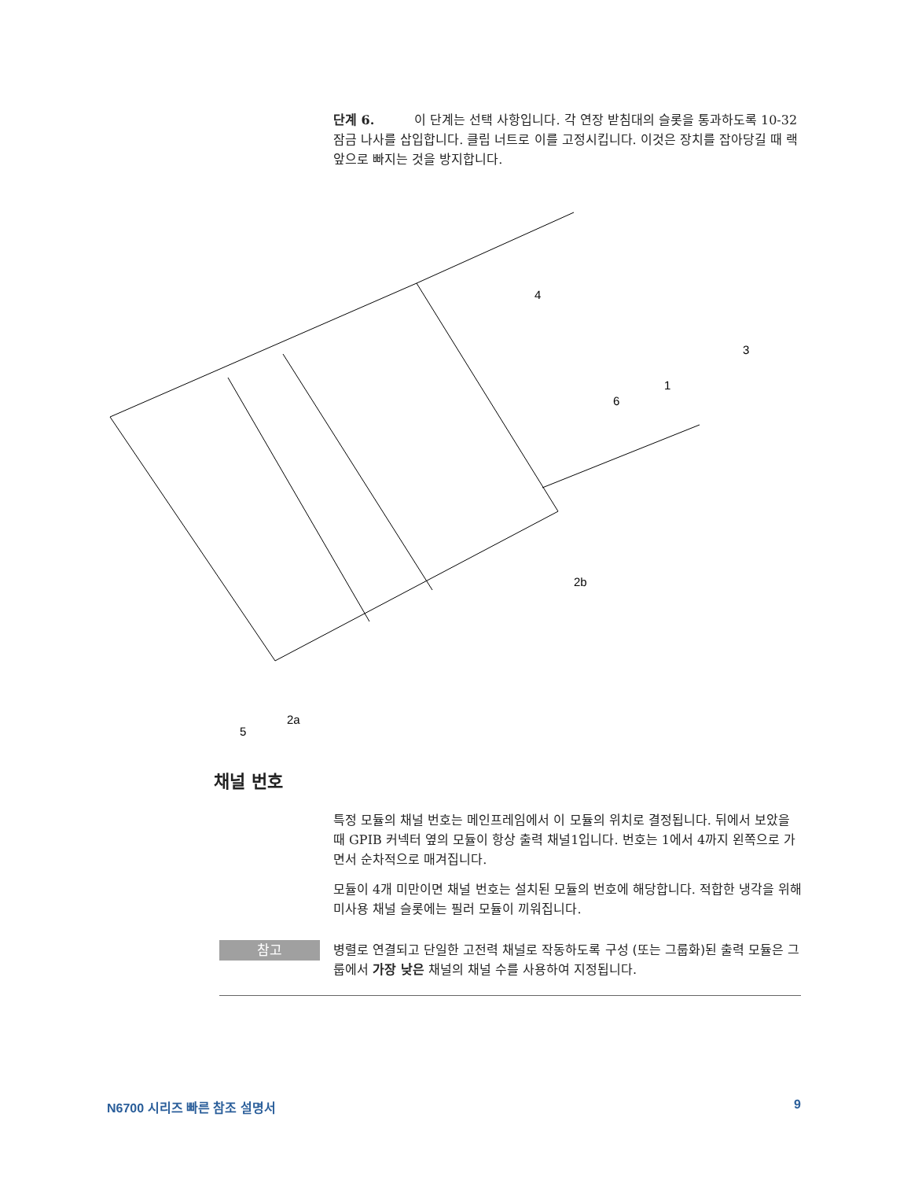단계 6. 이 단계는 선택 사항입니다. 각 연장 받침대의 슬롯을 통과하도록 10-32 잠금 나사를 삽입합니다. 클립 너트로 이를 고정시킵니다. 이것은 장치를 잡아당길 때 랙 앞으로 빠지는 것을 방지합니다.
4
3
1
6
2b
2a
5
채널 번호
특정 모듈의 채널 번호는 메인프레임에서 이 모듈의 위치로 결정됩니다. 뒤에서 보았을 때 GPIB 커넥터 옆의 모듈이 항상 출력 채널1입니다. 번호는 1에서 4까지 왼쪽으로 가면서 순차적으로 매겨집니다.
모듈이 4개 미만이면 채널 번호는 설치된 모듈의 번호에 해당합니다. 적합한 냉각을 위해 미사용 채널 슬롯에는 필러 모듈이 끼워집니다.
참고
병렬로 연결되고 단일한 고전력 채널로 작동하도록 구성 (또는 그룹화)된 출력 모듈은 그룹에서 가장 낮은 채널의 채널 수를 사용하여 지정됩니다.
N6700 시리즈 빠른 참조 설명서 9